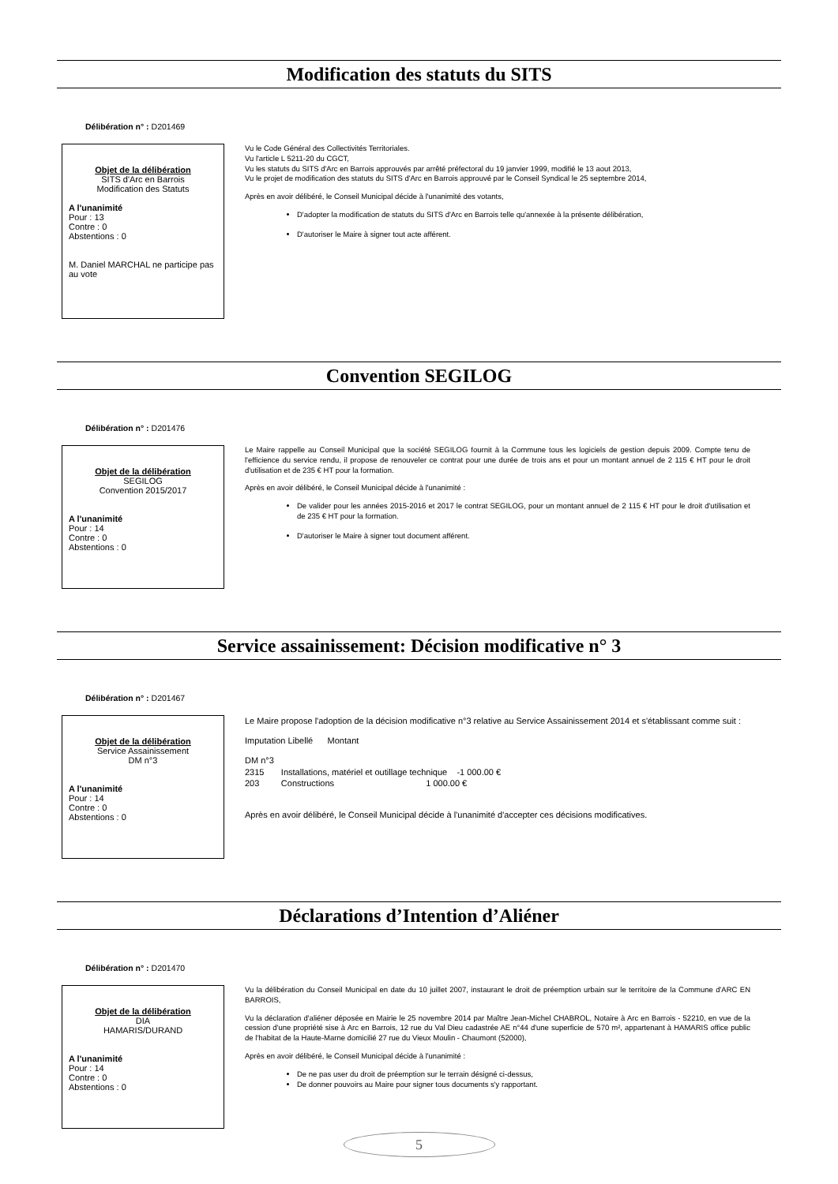Modification des statuts du SITS
Délibération n° : D201469
Objet de la délibération
SITS d'Arc en Barrois
Modification des Statuts
A l'unanimité
Pour : 13
Contre : 0
Abstentions : 0
M. Daniel MARCHAL ne participe pas au vote
Vu le Code Général des Collectivités Territoriales.
Vu l'article L 5211-20 du CGCT,
Vu les statuts du SITS d'Arc en Barrois approuvés par arrêté préfectoral du 19 janvier 1999, modifié le 13 aout 2013,
Vu le projet de modification des statuts du SITS d'Arc en Barrois approuvé par le Conseil Syndical le 25 septembre 2014,
Après en avoir délibéré, le Conseil Municipal décide à l'unanimité des votants,
D'adopter la modification de statuts du SITS d'Arc en Barrois telle qu'annexée à la présente délibération,
D'autoriser le Maire à signer tout acte afférent.
Convention SEGILOG
Délibération n° : D201476
Objet de la délibération
SEGILOG
Convention 2015/2017
A l'unanimité
Pour : 14
Contre : 0
Abstentions : 0
Le Maire rappelle au Conseil Municipal que la société SEGILOG fournit à la Commune tous les logiciels de gestion depuis 2009. Compte tenu de l'efficience du service rendu, il propose de renouveler ce contrat pour une durée de trois ans et pour un montant annuel de 2 115 € HT pour le droit d'utilisation et de 235 € HT pour la formation.
Après en avoir délibéré, le Conseil Municipal décide à l'unanimité :
De valider pour les années 2015-2016 et 2017 le contrat SEGILOG, pour un montant annuel de 2 115 € HT pour le droit d'utilisation et de 235 € HT pour la formation.
D'autoriser le Maire à signer tout document afférent.
Service assainissement: Décision modificative n° 3
Délibération n° : D201467
Objet de la délibération
Service Assainissement
DM n°3
A l'unanimité
Pour : 14
Contre : 0
Abstentions : 0
Le Maire propose l'adoption de la décision modificative n°3 relative au Service Assainissement 2014 et s'établissant comme suit :
Imputation Libellé Montant
DM n°3
2315 Installations, matériel et outillage technique -1 000.00 €
203 Constructions 1 000.00 €
Après en avoir délibéré, le Conseil Municipal décide à l'unanimité d'accepter ces décisions modificatives.
Déclarations d’Intention d’Aliéner
Délibération n° : D201470
Objet de la délibération
DIA
HAMARIS/DURAND
A l'unanimité
Pour : 14
Contre : 0
Abstentions : 0
Vu la délibération du Conseil Municipal en date du 10 juillet 2007, instaurant le droit de préemption urbain sur le territoire de la Commune d'ARC EN BARROIS,
Vu la déclaration d'aliéner déposée en Mairie le 25 novembre 2014 par Maître Jean-Michel CHABROL, Notaire à Arc en Barrois - 52210, en vue de la cession d'une propriété sise à Arc en Barrois, 12 rue du Val Dieu cadastrée AE n°44 d'une superficie de 570 m², appartenant à HAMARIS office public de l'habitat de la Haute-Marne domicilié 27 rue du Vieux Moulin - Chaumont (52000),
Après en avoir délibéré, le Conseil Municipal décide à l'unanimité :
De ne pas user du droit de préemption sur le terrain désigné ci-dessus,
De donner pouvoirs au Maire pour signer tous documents s'y rapportant.
5